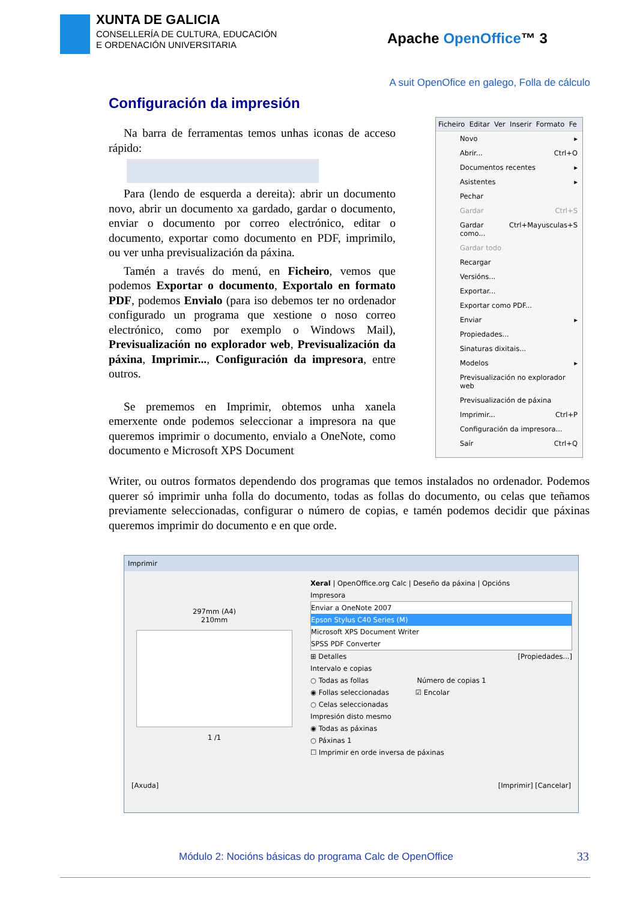XUNTA DE GALICIA
CONSELLERÍA DE CULTURA, EDUCACIÓN
E ORDENACIÓN UNIVERSITARIA
Apache OpenOffice™ 3
A suit OpenOfice en galego, Folla de cálculo
Configuración da impresión
Na barra de ferramentas temos unhas iconas de acceso rápido:
Para (lendo de esquerda a dereita): abrir un documento novo, abrir un documento xa gardado, gardar o documento, enviar o documento por correo electrónico, editar o documento, exportar como documento en PDF, imprimilo, ou ver unha previsualización da páxina.
Tamén a través do menú, en Ficheiro, vemos que podemos Exportar o documento, Exportalo en formato PDF, podemos Envialo (para iso debemos ter no ordenador configurado un programa que xestione o noso correo electrónico, como por exemplo o Windows Mail), Previsualización no explorador web, Previsualización da páxina, Imprimir..., Configuración da impresora, entre outros.
Se prememos en Imprimir, obtemos unha xanela emerxente onde podemos seleccionar a impresora na que queremos imprimir o documento, envialo a OneNote, como documento e Microsoft XPS Document
Ficheiro Editar Ver Inserir Formato Fe
Novo ▸
Abrir... Ctrl+O
Documentos recentes ▸
Asistentes ▸
Pechar
Gardar Ctrl+S
Gardar como... Ctrl+Mayusculas+S
Gardar todo
Recargar
Versións...
Exportar...
Exportar como PDF...
Enviar ▸
Propiedades...
Sinaturas dixitais...
Modelos ▸
Previsualización no explorador web
Previsualización de páxina
Imprimir... Ctrl+P
Configuración da impresora...
Saír Ctrl+Q
Writer, ou outros formatos dependendo dos programas que temos instalados no ordenador. Podemos querer só imprimir unha folla do documento, todas as follas do documento, ou celas que teñamos previamente seleccionadas, configurar o número de copias, e tamén podemos decidir que páxinas queremos imprimir do documento e en que orde.
Imprimir
297mm (A4)
210mm
1 /1
Xeral | OpenOffice.org Calc | Deseño da páxina | Opcións
Impresora
Enviar a OneNote 2007
Epson Stylus C40 Series (M)
Microsoft XPS Document Writer
SPSS PDF Converter
⊞ Detalles [Propiedades...]
Intervalo e copias
○ Todas as follas Número de copias 1
◉ Follas seleccionadas ☑ Encolar
○ Celas seleccionadas
Impresión disto mesmo
◉ Todas as páxinas
○ Páxinas 1
☐ Imprimir en orde inversa de páxinas
[Axuda] [Imprimir] [Cancelar]
Módulo 2: Nocións básicas do programa Calc de OpenOffice
33